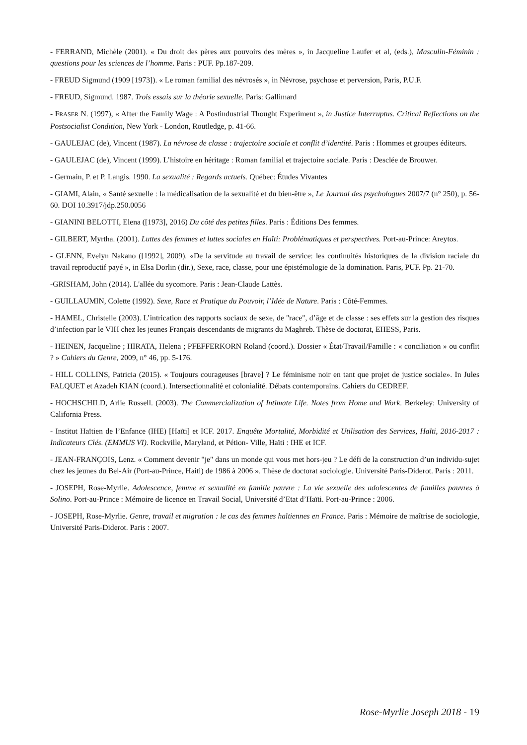- FERRAND, Michèle (2001). « Du droit des pères aux pouvoirs des mères », in Jacqueline Laufer et al, (eds.), Masculin-Féminin : questions pour les sciences de l’homme. Paris : PUF. Pp.187-209.
- FREUD Sigmund (1909 [1973]). « Le roman familial des névrosés », in Névrose, psychose et perversion, Paris, P.U.F.
- FREUD, Sigmund. 1987. Trois essais sur la théorie sexuelle. Paris: Gallimard
- FRASER N. (1997), « After the Family Wage : A Postindustrial Thought Experiment », in Justice Interruptus. Critical Reflections on the Postsocialist Condition, New York - London, Routledge, p. 41-66.
- GAULEJAC (de), Vincent (1987). La névrose de classe : trajectoire sociale et conflit d’identité. Paris : Hommes et groupes éditeurs.
- GAULEJAC (de), Vincent (1999). L’histoire en héritage : Roman familial et trajectoire sociale. Paris : Desclée de Brouwer.
- Germain, P. et P. Langis. 1990. La sexualité : Regards actuels. Québec: Études Vivantes
- GIAMI, Alain, « Santé sexuelle : la médicalisation de la sexualité et du bien-être », Le Journal des psychologues 2007/7 (n° 250), p. 56-60. DOI 10.3917/jdp.250.0056
- GIANINI BELOTTI, Elena ([1973], 2016) Du côté des petites filles. Paris : Éditions Des femmes.
- GILBERT, Myrtha. (2001). Luttes des femmes et luttes sociales en Haïti: Problématiques et perspectives. Port-au-Prince: Areytos.
- GLENN, Evelyn Nakano ([1992], 2009). «De la servitude au travail de service: les continuités historiques de la division raciale du travail reproductif payé », in Elsa Dorlin (dir.), Sexe, race, classe, pour une épistémologie de la domination. Paris, PUF. Pp. 21-70.
-GRISHAM, John (2014). L'allée du sycomore. Paris : Jean-Claude Lattès.
- GUILLAUMIN, Colette (1992). Sexe, Race et Pratique du Pouvoir, l’Idée de Nature. Paris : Côté-Femmes.
- HAMEL, Christelle (2003). L’intrication des rapports sociaux de sexe, de "race", d’âge et de classe : ses effets sur la gestion des risques d’infection par le VIH chez les jeunes Français descendants de migrants du Maghreb. Thèse de doctorat, EHESS, Paris.
- HEINEN, Jacqueline ; HIRATA, Helena ; PFEFFERKORN Roland (coord.). Dossier « État/Travail/Famille : « conciliation » ou conflit ? » Cahiers du Genre, 2009, n° 46, pp. 5-176.
- HILL COLLINS, Patricia (2015). « Toujours courageuses [brave] ? Le féminisme noir en tant que projet de justice sociale». In Jules FALQUET et Azadeh KIAN (coord.). Intersectionnalité et colonialité. Débats contemporains. Cahiers du CEDREF.
- HOCHSCHILD, Arlie Russell. (2003). The Commercialization of Intimate Life. Notes from Home and Work. Berkeley: University of California Press.
- Institut Haïtien de l’Enfance (IHE) [Haïti] et ICF. 2017. Enquête Mortalité, Morbidité et Utilisation des Services, Haïti, 2016-2017 : Indicateurs Clés. (EMMUS VI). Rockville, Maryland, et Pétion- Ville, Haïti : IHE et ICF.
- JEAN-FRANÇOIS, Lenz. « Comment devenir "je" dans un monde qui vous met hors-jeu ? Le défi de la construction d’un individu-sujet chez les jeunes du Bel-Air (Port-au-Prince, Haiti) de 1986 à 2006 ». Thèse de doctorat sociologie. Université Paris-Diderot. Paris : 2011.
- JOSEPH, Rose-Myrlie. Adolescence, femme et sexualité en famille pauvre : La vie sexuelle des adolescentes de familles pauvres à Solino. Port-au-Prince : Mémoire de licence en Travail Social, Université d’Etat d’Haïti. Port-au-Prince : 2006.
- JOSEPH, Rose-Myrlie. Genre, travail et migration : le cas des femmes haïtiennes en France. Paris : Mémoire de maîtrise de sociologie, Université Paris-Diderot. Paris : 2007.
Rose-Myrlie Joseph 2018 - 19